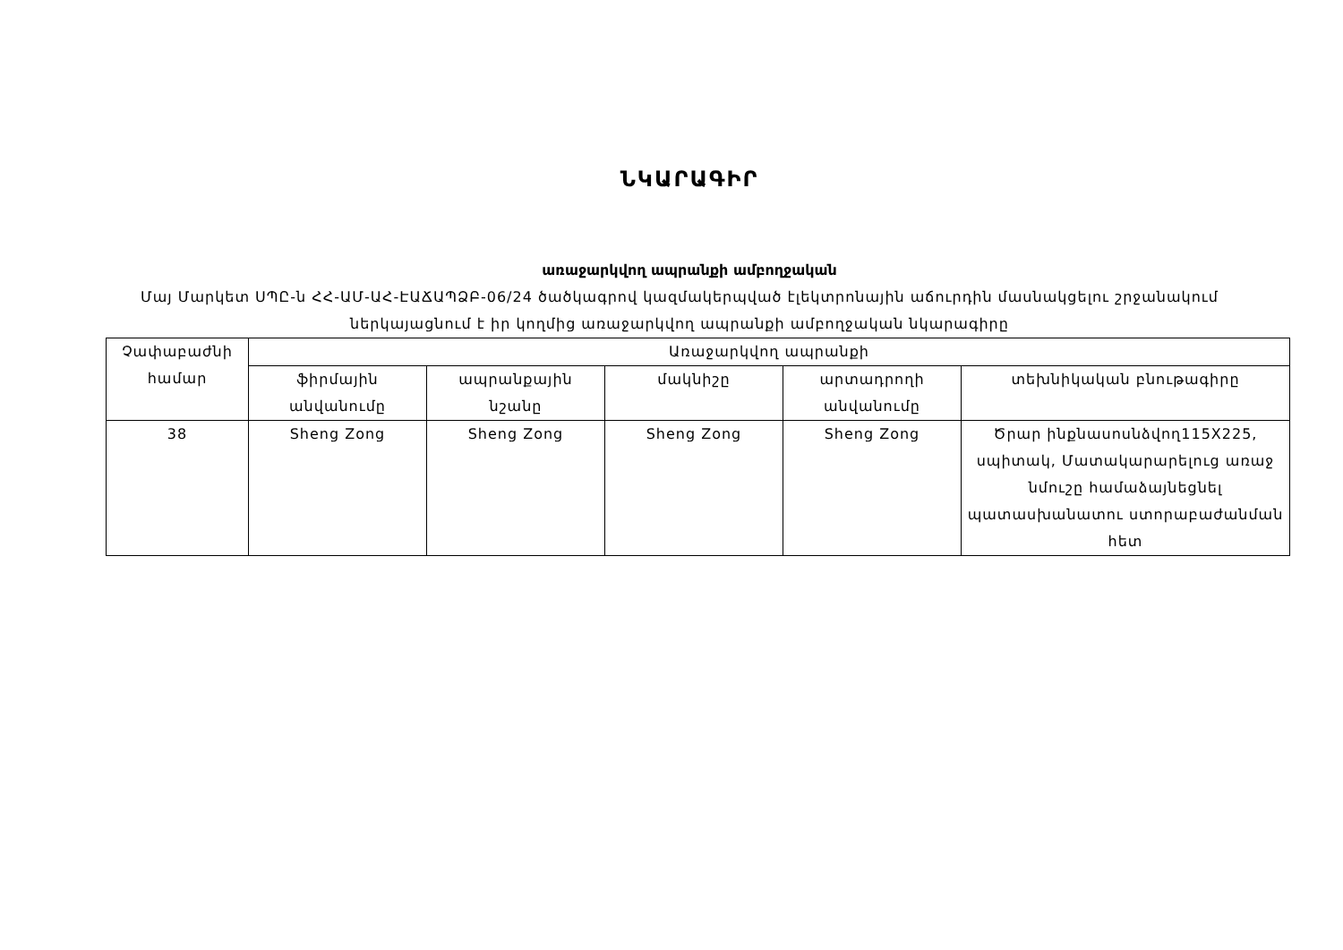ՆԿԱՐԱԳԻՐ
առաջարկվող ապրանքի ամբողջական
Մայ Մարկետ ՍՊԸ-ն ՀՀ-ԱՄ-ԱՀ-ԷԱՃԱՊՁԲ-06/24 ծածկագրով կազմակերպված էլեկտրոնային աճուրդին մասնակցելու շրջանակում ներկայացնում է իր կողմից առաջարկվող ապրանքի ամբողջական նկարագիրը
| Չափաբաժնի համար | Առաջարկվող ապրանքի | | | | |
| --- | --- | --- | --- | --- | --- |
| | ֆիրմային անվանումը | ապրանքային նշանը | մակնիշը | արտադրողի անվանումը | տեխնիկական բնութագիրը |
| 38 | Sheng Zong | Sheng Zong | Sheng Zong | Sheng Zong | Ծրար ինքնասոսնձվող115X225, սպիտակ, Մատակարարելուց առաջ նմուշը համաձայնեցնել պատասխանատու ստորաբաժանման հետ |